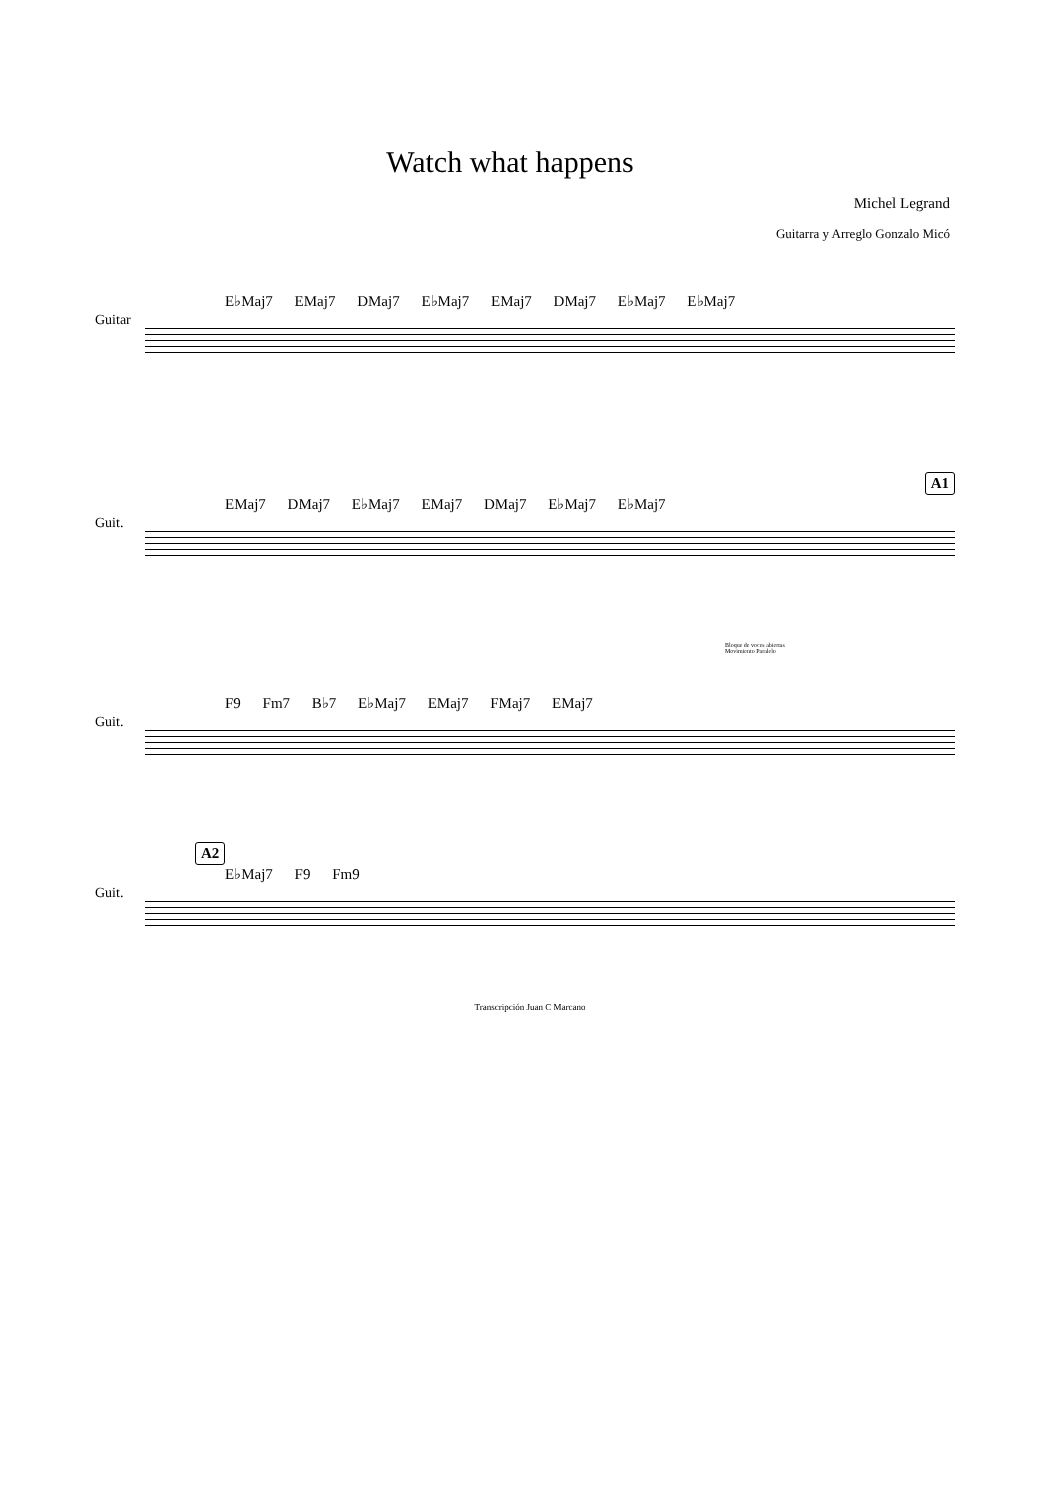Watch what happens
Michel Legrand
Guitarra y Arreglo Gonzalo Micó
E♭Maj7 EMaj7 DMaj7 E♭Maj7 EMaj7 DMaj7 E♭Maj7 E♭Maj7
Guitar
A1
EMaj7 DMaj7 E♭Maj7 EMaj7 DMaj7 E♭Maj7 E♭Maj7
Guit.
Bloque de voces abiertas
Movimiento Paralelo
F9 Fm7 B♭7 E♭Maj7 EMaj7 FMaj7 EMaj7
Guit.
A2
E♭Maj7 F9 Fm9
Guit.
Transcripción Juan C Marcano